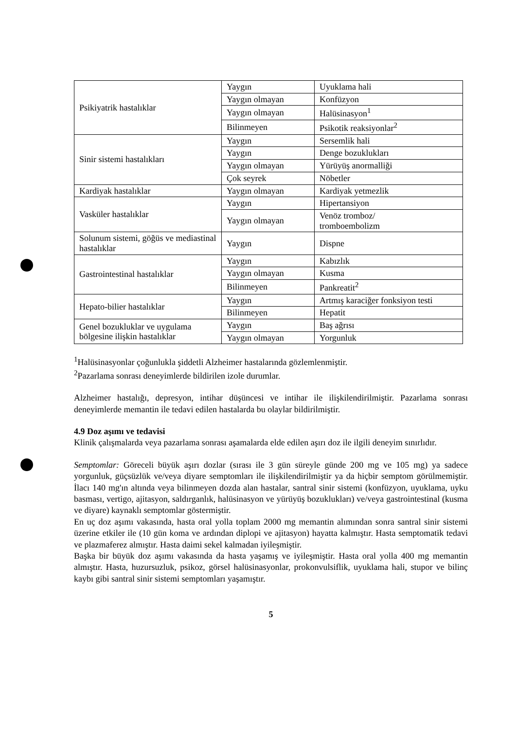| Psikiyatrik hastalıklar | Yaygın | Uyuklama hali |
| | Yaygın olmayan | Konfüzyon |
| | Yaygın olmayan | Halüsinasyon<sup>1</sup> |
| | Bilinmeyen | Psikotik reaksiyonlar<sup>2</sup> |
| Sinir sistemi hastalıkları | Yaygın | Sersemlik hali |
| | Yaygın | Denge bozuklukları |
| | Yaygın olmayan | Yürüyüş anormalliği |
| | Çok seyrek | Nöbetler |
| Kardiyak hastalıklar | Yaygın olmayan | Kardiyak yetmezlik |
| Vasküler hastalıklar | Yaygın | Hipertansiyon |
| | Yaygın olmayan | Venöz tromboz/ tromboembolizm |
| Solunum sistemi, göğüs ve mediastinal hastalıklar | Yaygın | Dispne |
| Gastrointestinal hastalıklar | Yaygın | Kabızlık |
| | Yaygın olmayan | Kusma |
| | Bilinmeyen | Pankreatit<sup>2</sup> |
| Hepato-bilier hastalıklar | Yaygın | Artmış karaciğer fonksiyon testi |
| | Bilinmeyen | Hepatit |
| Genel bozukluklar ve uygulama bölgesine ilişkin hastalıklar | Yaygın | Baş ağrısı |
| | Yaygın olmayan | Yorgunluk |
<sup>1</sup> Halüsinasyonlar çoğunlukla şiddetli Alzheimer hastalarında gözlemlenmiştir.
<sup>2</sup> Pazarlama sonrası deneyimlerde bildirilen izole durumlar.
Alzheimer hastalığı, depresyon, intihar düşüncesi ve intihar ile ilişkilendirilmiştir. Pazarlama sonrası deneyimlerde memantin ile tedavi edilen hastalarda bu olaylar bildirilmiştir.
4.9 Doz aşımı ve tedavisi
Klinik çalışmalarda veya pazarlama sonrası aşamalarda elde edilen aşırı doz ile ilgili deneyim sınırlıdır.
Semptomlar: Göreceli büyük aşırı dozlar (sırası ile 3 gün süreyle günde 200 mg ve 105 mg) ya sadece yorgunluk, güçsüzlük ve/veya diyare semptomları ile ilişkilendirilmiştir ya da hiçbir semptom görülmemiştir. İlacı 140 mg'ın altında veya bilinmeyen dozda alan hastalar, santral sinir sistemi (konfüzyon, uyuklama, uyku basması, vertigo, ajitasyon, saldırganlık, halüsinasyon ve yürüyüş bozuklukları) ve/veya gastrointestinal (kusma ve diyare) kaynaklı semptomlar göstermiştir.
En uç doz aşımı vakasında, hasta oral yolla toplam 2000 mg memantin alımından sonra santral sinir sistemi üzerine etkiler ile (10 gün koma ve ardından diplopi ve ajitasyon) hayatta kalmıştır. Hasta semptomatik tedavi ve plazmaferez almıştır. Hasta daimi sekel kalmadan iyileşmiştir.
Başka bir büyük doz aşımı vakasında da hasta yaşamış ve iyileşmiştir. Hasta oral yolla 400 mg memantin almıştır. Hasta, huzursuzluk, psikoz, görsel halüsinasyonlar, prokonvulsiflik, uyuklama hali, stupor ve bilinç kaybı gibi santral sinir sistemi semptomları yaşamıştır.
5